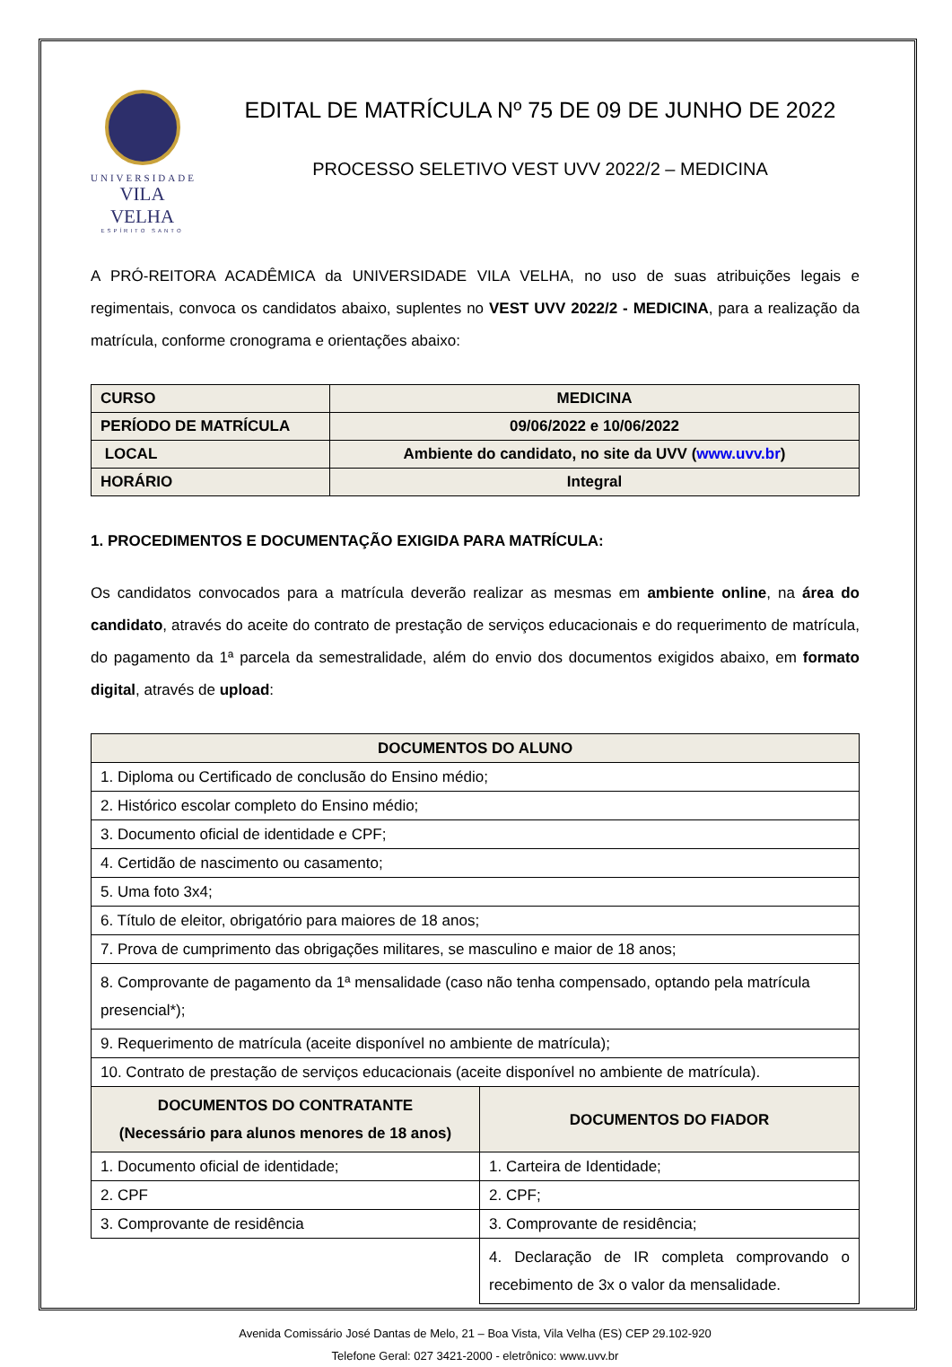UNIVERSIDADE
VILA VELHA
ESPÍRITO SANTO
EDITAL DE MATRÍCULA Nº 75 DE 09 DE JUNHO DE 2022
PROCESSO SELETIVO VEST UVV 2022/2 – MEDICINA
A PRÓ-REITORA ACADÊMICA da UNIVERSIDADE VILA VELHA, no uso de suas atribuições legais e regimentais, convoca os candidatos abaixo, suplentes no VEST UVV 2022/2 - MEDICINA, para a realização da matrícula, conforme cronograma e orientações abaixo:
| CURSO | MEDICINA |
| --- | --- |
| PERÍODO DE MATRÍCULA | 09/06/2022 e 10/06/2022 |
| LOCAL | Ambiente do candidato, no site da UVV ( www.uvv.br ) |
| HORÁRIO | Integral |
1. PROCEDIMENTOS E DOCUMENTAÇÃO EXIGIDA PARA MATRÍCULA:
Os candidatos convocados para a matrícula deverão realizar as mesmas em ambiente online, na área do candidato, através do aceite do contrato de prestação de serviços educacionais e do requerimento de matrícula, do pagamento da 1ª parcela da semestralidade, além do envio dos documentos exigidos abaixo, em formato digital, através de upload:
| DOCUMENTOS DO ALUNO | |
| --- | --- |
| 1. Diploma ou Certificado de conclusão do Ensino médio; | |
| 2. Histórico escolar completo do Ensino médio; | |
| 3. Documento oficial de identidade e CPF; | |
| 4. Certidão de nascimento ou casamento; | |
| 5. Uma foto 3x4; | |
| 6. Título de eleitor, obrigatório para maiores de 18 anos; | |
| 7. Prova de cumprimento das obrigações militares, se masculino e maior de 18 anos; | |
| 8. Comprovante de pagamento da 1ª mensalidade (caso não tenha compensado, optando pela matrícula presencial*); | |
| 9. Requerimento de matrícula (aceite disponível no ambiente de matrícula); | |
| 10. Contrato de prestação de serviços educacionais (aceite disponível no ambiente de matrícula). | |
| DOCUMENTOS DO CONTRATANTE (Necessário para alunos menores de 18 anos) | DOCUMENTOS DO FIADOR |
| 1. Documento oficial de identidade; | 1. Carteira de Identidade; |
| 2. CPF | 2. CPF; |
| 3. Comprovante de residência | 3. Comprovante de residência; |
| | 4. Declaração de IR completa comprovando o recebimento de 3x o valor da mensalidade. |
Avenida Comissário José Dantas de Melo, 21 – Boa Vista, Vila Velha (ES) CEP 29.102-920
Telefone Geral: 027 3421-2000 - eletrônico: www.uvv.br